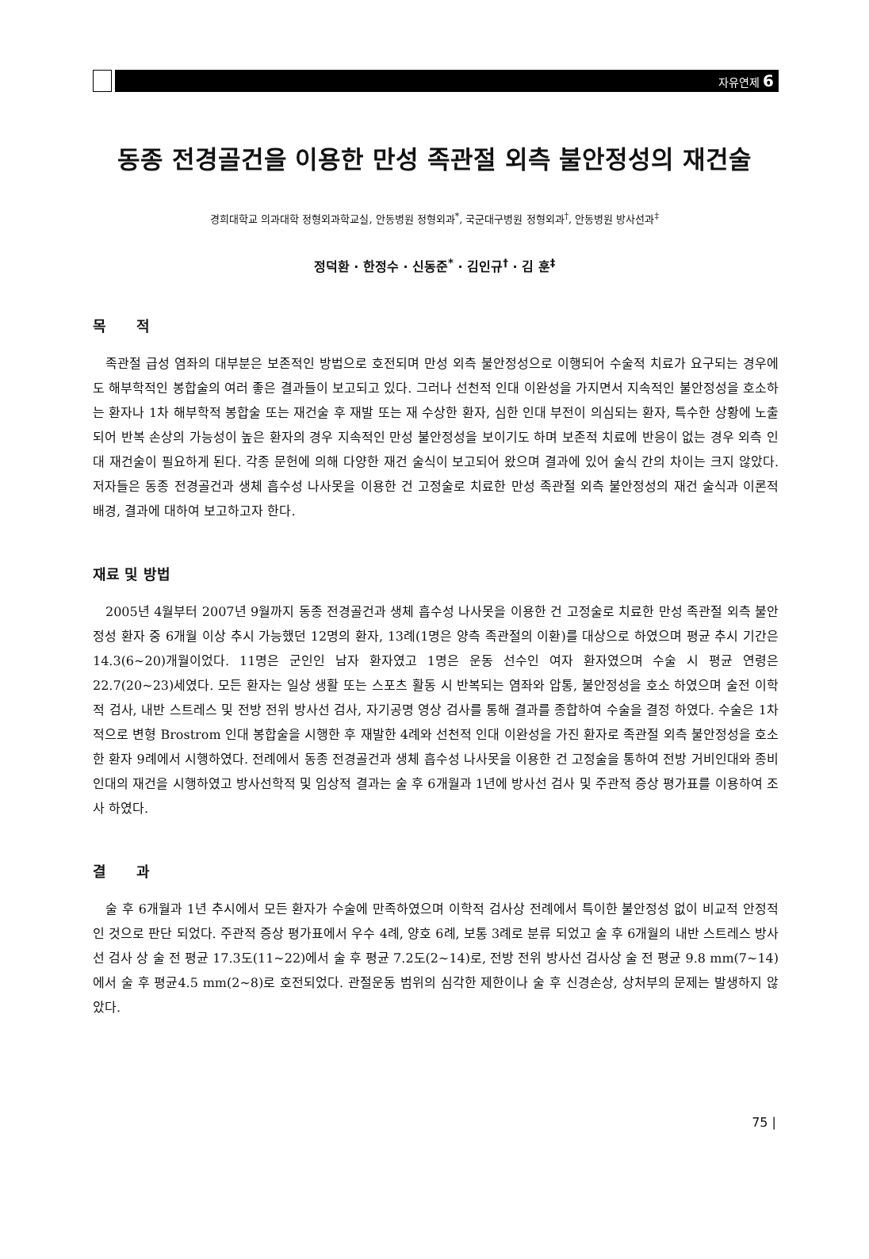자유연제 6
동종 전경골건을 이용한 만성 족관절 외측 불안정성의 재건술
경희대학교 의과대학 정형외과학교실, 안동병원 정형외과<sup>*</sup>, 국군대구병원 정형외과<sup>†</sup>, 안동병원 방사선과<sup>‡</sup>
정덕환 · 한정수 · 신동준<sup>*</sup> · 김인규<sup>†</sup> · 김 훈<sup>‡</sup>
목 적
족관절 급성 염좌의 대부분은 보존적인 방법으로 호전되며 만성 외측 불안정성으로 이행되어 수술적 치료가 요구되는 경우에도 해부학적인 봉합술의 여러 좋은 결과들이 보고되고 있다. 그러나 선천적 인대 이완성을 가지면서 지속적인 불안정성을 호소하는 환자나 1차 해부학적 봉합술 또는 재건술 후 재발 또는 재 수상한 환자, 심한 인대 부전이 의심되는 환자, 특수한 상황에 노출되어 반복 손상의 가능성이 높은 환자의 경우 지속적인 만성 불안정성을 보이기도 하며 보존적 치료에 반응이 없는 경우 외측 인대 재건술이 필요하게 된다. 각종 문헌에 의해 다양한 재건 술식이 보고되어 왔으며 결과에 있어 술식 간의 차이는 크지 않았다. 저자들은 동종 전경골건과 생체 흡수성 나사못을 이용한 건 고정술로 치료한 만성 족관절 외측 불안정성의 재건 술식과 이론적 배경, 결과에 대하여 보고하고자 한다.
재료 및 방법
2005년 4월부터 2007년 9월까지 동종 전경골건과 생체 흡수성 나사못을 이용한 건 고정술로 치료한 만성 족관절 외측 불안정성 환자 중 6개월 이상 추시 가능했던 12명의 환자, 13례(1명은 양측 족관절의 이환)를 대상으로 하였으며 평균 추시 기간은 14.3(6~20)개월이었다. 11명은 군인인 남자 환자였고 1명은 운동 선수인 여자 환자였으며 수술 시 평균 연령은 22.7(20~23)세였다. 모든 환자는 일상 생활 또는 스포츠 활동 시 반복되는 염좌와 압통, 불안정성을 호소 하였으며 술전 이학적 검사, 내반 스트레스 및 전방 전위 방사선 검사, 자기공명 영상 검사를 통해 결과를 종합하여 수술을 결정 하였다. 수술은 1차적으로 변형 Brostrom 인대 봉합술을 시행한 후 재발한 4례와 선천적 인대 이완성을 가진 환자로 족관절 외측 불안정성을 호소한 환자 9례에서 시행하였다. 전례에서 동종 전경골건과 생체 흡수성 나사못을 이용한 건 고정술을 통하여 전방 거비인대와 종비인대의 재건을 시행하였고 방사선학적 및 임상적 결과는 술 후 6개월과 1년에 방사선 검사 및 주관적 증상 평가표를 이용하여 조사 하였다.
결 과
술 후 6개월과 1년 추시에서 모든 환자가 수술에 만족하였으며 이학적 검사상 전례에서 특이한 불안정성 없이 비교적 안정적인 것으로 판단 되었다. 주관적 증상 평가표에서 우수 4례, 양호 6례, 보통 3례로 분류 되었고 술 후 6개월의 내반 스트레스 방사선 검사 상 술 전 평균 17.3도(11~22)에서 술 후 평균 7.2도(2~14)로, 전방 전위 방사선 검사상 술 전 평균 9.8 mm(7~14)에서 술 후 평균4.5 mm(2~8)로 호전되었다. 관절운동 범위의 심각한 제한이나 술 후 신경손상, 상처부의 문제는 발생하지 않았다.
75 |